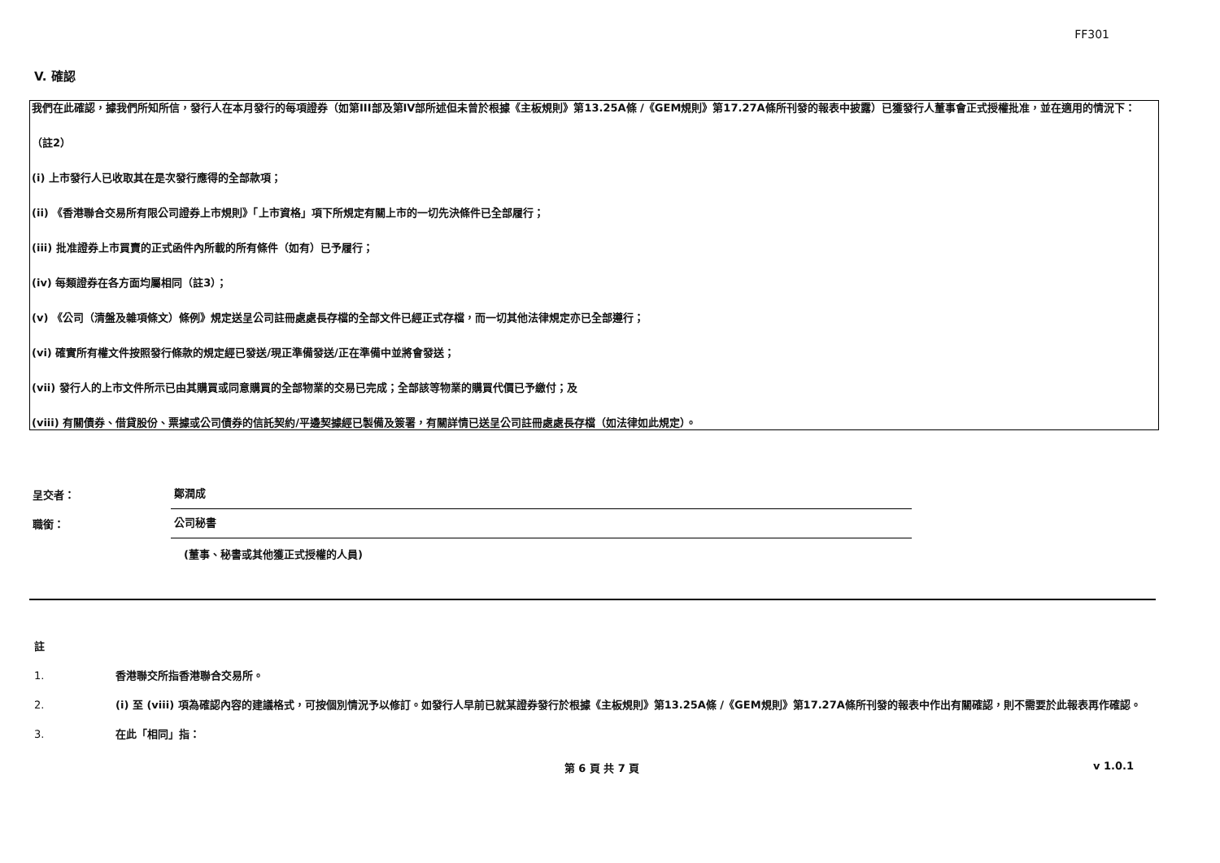FF301
V. 確認
我們在此確認，據我們所知所信，發行人在本月發行的每項證券（如第III部及第IV部所述但未曾於根據《主板規則》第13.25A條 /《GEM規則》第17.27A條所刊發的報表中披露）已獲發行人董事會正式授權批准，並在適用的情況下：
（註2）
(i) 上市發行人已收取其在是次發行應得的全部款項；
(ii) 《香港聯合交易所有限公司證券上市規則》「上市資格」項下所規定有關上市的一切先決條件已全部履行；
(iii) 批准證券上市買賣的正式函件內所載的所有條件（如有）已予履行；
(iv) 每類證券在各方面均屬相同（註3）；
(v) 《公司（清盤及雜項條文）條例》規定送呈公司註冊處處長存檔的全部文件已經正式存檔，而一切其他法律規定亦已全部遵行；
(vi) 確實所有權文件按照發行條款的規定經已發送/現正準備發送/正在準備中並將會發送；
(vii) 發行人的上市文件所示已由其購買或同意購買的全部物業的交易已完成；全部該等物業的購買代價已予繳付；及
(viii) 有關債券、借貸股份、票據或公司債券的信託契約/平邊契據經已製備及簽署，有關詳情已送呈公司註冊處處長存檔（如法律如此規定）。
呈交者：
鄭潤成
職銜：
公司秘書
(董事、秘書或其他獲正式授權的人員)
註
1. 香港聯交所指香港聯合交易所。
2. (i) 至 (viii) 項為確認內容的建議格式，可按個別情況予以修訂。如發行人早前已就某證券發行於根據《主板規則》第13.25A條 /《GEM規則》第17.27A條所刊發的報表中作出有關確認，則不需要於此報表再作確認。
3. 在此「相同」指：
第 6 頁 共 7 頁 v 1.0.1